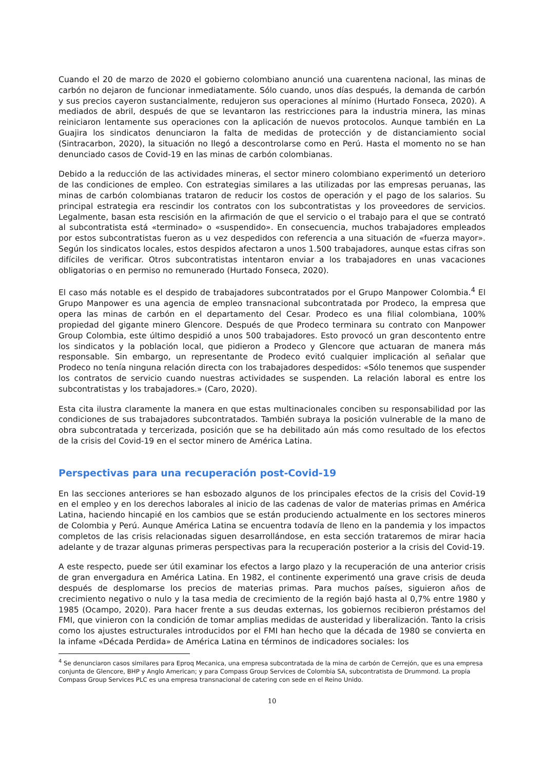Cuando el 20 de marzo de 2020 el gobierno colombiano anunció una cuarentena nacional, las minas de carbón no dejaron de funcionar inmediatamente. Sólo cuando, unos días después, la demanda de carbón y sus precios cayeron sustancialmente, redujeron sus operaciones al mínimo (Hurtado Fonseca, 2020). A mediados de abril, después de que se levantaron las restricciones para la industria minera, las minas reiniciaron lentamente sus operaciones con la aplicación de nuevos protocolos. Aunque también en La Guajira los sindicatos denunciaron la falta de medidas de protección y de distanciamiento social (Sintracarbon, 2020), la situación no llegó a descontrolarse como en Perú. Hasta el momento no se han denunciado casos de Covid-19 en las minas de carbón colombianas.
Debido a la reducción de las actividades mineras, el sector minero colombiano experimentó un deterioro de las condiciones de empleo. Con estrategias similares a las utilizadas por las empresas peruanas, las minas de carbón colombianas trataron de reducir los costos de operación y el pago de los salarios. Su principal estrategia era rescindir los contratos con los subcontratistas y los proveedores de servicios. Legalmente, basan esta rescisión en la afirmación de que el servicio o el trabajo para el que se contrató al subcontratista está «terminado» o «suspendido». En consecuencia, muchos trabajadores empleados por estos subcontratistas fueron as u vez despedidos con referencia a una situación de «fuerza mayor». Según los sindicatos locales, estos despidos afectaron a unos 1.500 trabajadores, aunque estas cifras son difíciles de verificar. Otros subcontratistas intentaron enviar a los trabajadores en unas vacaciones obligatorias o en permiso no remunerado (Hurtado Fonseca, 2020).
El caso más notable es el despido de trabajadores subcontratados por el Grupo Manpower Colombia.<sup>4</sup> El Grupo Manpower es una agencia de empleo transnacional subcontratada por Prodeco, la empresa que opera las minas de carbón en el departamento del Cesar. Prodeco es una filial colombiana, 100% propiedad del gigante minero Glencore. Después de que Prodeco terminara su contrato con Manpower Group Colombia, este último despidió a unos 500 trabajadores. Esto provocó un gran descontento entre los sindicatos y la población local, que pidieron a Prodeco y Glencore que actuaran de manera más responsable. Sin embargo, un representante de Prodeco evitó cualquier implicación al señalar que Prodeco no tenía ninguna relación directa con los trabajadores despedidos: «Sólo tenemos que suspender los contratos de servicio cuando nuestras actividades se suspenden. La relación laboral es entre los subcontratistas y los trabajadores.» (Caro, 2020).
Esta cita ilustra claramente la manera en que estas multinacionales conciben su responsabilidad por las condiciones de sus trabajadores subcontratados. También subraya la posición vulnerable de la mano de obra subcontratada y tercerizada, posición que se ha debilitado aún más como resultado de los efectos de la crisis del Covid-19 en el sector minero de América Latina.
Perspectivas para una recuperación post-Covid-19
En las secciones anteriores se han esbozado algunos de los principales efectos de la crisis del Covid-19 en el empleo y en los derechos laborales al inicio de las cadenas de valor de materias primas en América Latina, haciendo hincapié en los cambios que se están produciendo actualmente en los sectores mineros de Colombia y Perú. Aunque América Latina se encuentra todavía de lleno en la pandemia y los impactos completos de las crisis relacionadas siguen desarrollándose, en esta sección trataremos de mirar hacia adelante y de trazar algunas primeras perspectivas para la recuperación posterior a la crisis del Covid-19.
A este respecto, puede ser útil examinar los efectos a largo plazo y la recuperación de una anterior crisis de gran envergadura en América Latina. En 1982, el continente experimentó una grave crisis de deuda después de desplomarse los precios de materias primas. Para muchos países, siguieron años de crecimiento negativo o nulo y la tasa media de crecimiento de la región bajó hasta al 0,7% entre 1980 y 1985 (Ocampo, 2020). Para hacer frente a sus deudas externas, los gobiernos recibieron préstamos del FMI, que vinieron con la condición de tomar amplias medidas de austeridad y liberalización. Tanto la crisis como los ajustes estructurales introducidos por el FMI han hecho que la década de 1980 se convierta en la infame «Década Perdida» de América Latina en términos de indicadores sociales: los
<sup>4</sup> Se denunciaron casos similares para Eproq Mecanica, una empresa subcontratada de la mina de carbón de Cerrejón, que es una empresa conjunta de Glencore, BHP y Anglo American; y para Compass Group Services de Colombia SA, subcontratista de Drummond. La propia Compass Group Services PLC es una empresa transnacional de catering con sede en el Reino Unido.
10